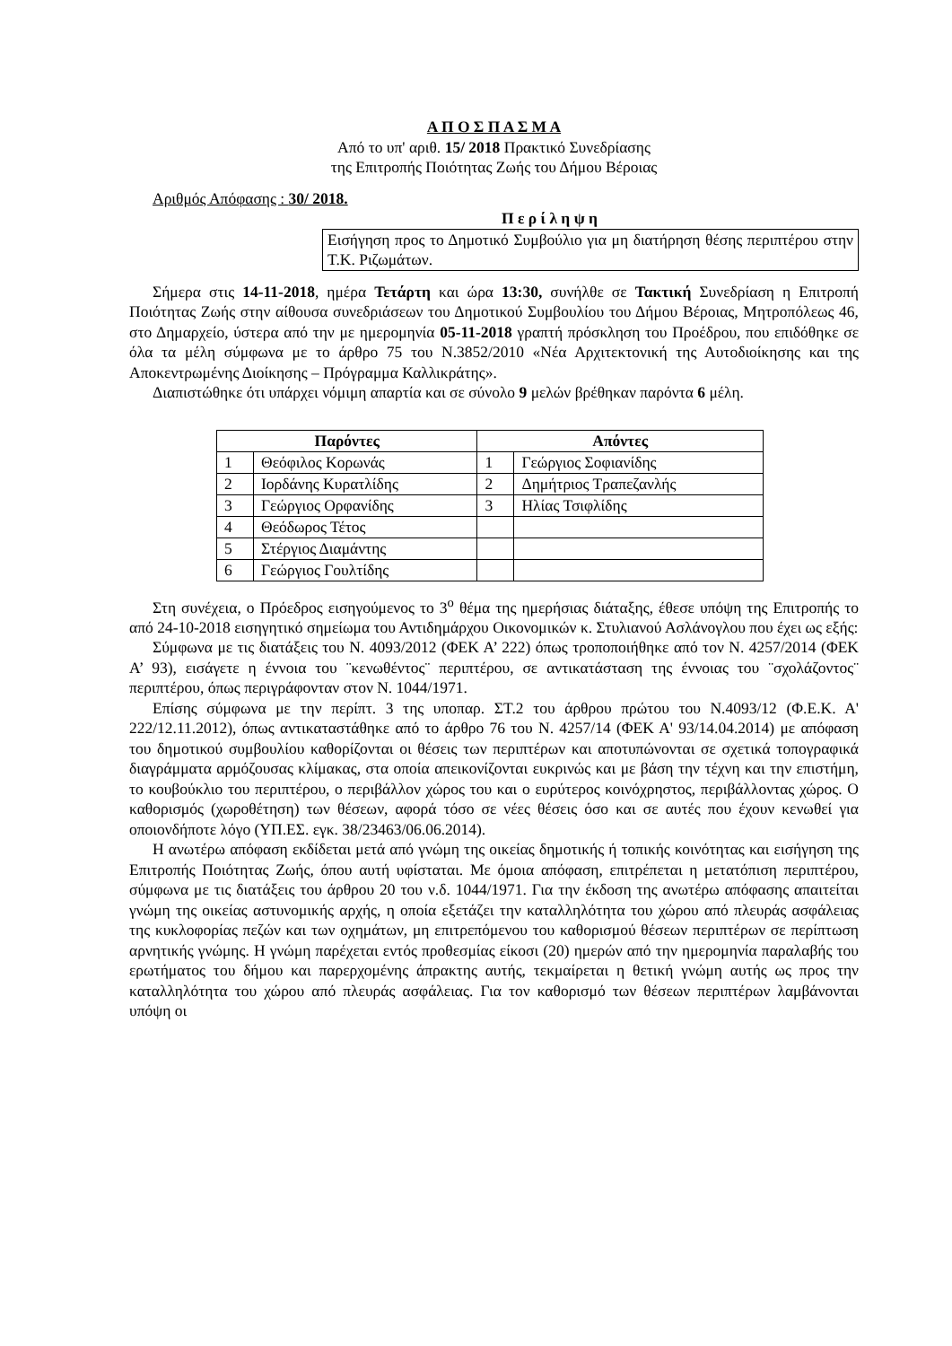Α Π Ο Σ Π Α Σ Μ Α
Από το υπ' αριθ. 15/ 2018 Πρακτικό Συνεδρίασης
της Επιτροπής Ποιότητας Ζωής του Δήμου Βέροιας
Αριθμός Απόφασης : 30/ 2018.
Π ε ρ ί λ η ψ η
Εισήγηση προς το Δημοτικό Συμβούλιο για μη διατήρηση θέσης περιπτέρου στην Τ.Κ. Ριζωμάτων.
Σήμερα στις 14-11-2018, ημέρα Τετάρτη και ώρα 13:30, συνήλθε σε Τακτική Συνεδρίαση η Επιτροπή Ποιότητας Ζωής στην αίθουσα συνεδριάσεων του Δημοτικού Συμβουλίου του Δήμου Βέροιας, Μητροπόλεως 46, στο Δημαρχείο, ύστερα από την με ημερομηνία 05-11-2018 γραπτή πρόσκληση του Προέδρου, που επιδόθηκε σε όλα τα μέλη σύμφωνα με το άρθρο 75 του Ν.3852/2010 «Νέα Αρχιτεκτονική της Αυτοδιοίκησης και της Αποκεντρωμένης Διοίκησης – Πρόγραμμα Καλλικράτης».
Διαπιστώθηκε ότι υπάρχει νόμιμη απαρτία και σε σύνολο 9 μελών βρέθηκαν παρόντα 6 μέλη.
| Παρόντες | | Απόντες | |
| --- | --- | --- | --- |
| 1 | Θεόφιλος Κορωνάς | 1 | Γεώργιος Σοφιανίδης |
| 2 | Ιορδάνης Κυρατλίδης | 2 | Δημήτριος Τραπεζανλής |
| 3 | Γεώργιος Ορφανίδης | 3 | Ηλίας Τσιφλίδης |
| 4 | Θεόδωρος Τέτος | | |
| 5 | Στέργιος Διαμάντης | | |
| 6 | Γεώργιος Γουλτίδης | | |
Στη συνέχεια, ο Πρόεδρος εισηγούμενος το 3<sup>ο</sup> θέμα της ημερήσιας διάταξης, έθεσε υπόψη της Επιτροπής το από 24-10-2018 εισηγητικό σημείωμα του Αντιδημάρχου Οικονομικών κ. Στυλιανού Ασλάνογλου που έχει ως εξής:
Σύμφωνα με τις διατάξεις του Ν. 4093/2012 (ΦΕΚ Α’ 222) όπως τροποποιήθηκε από τον Ν. 4257/2014 (ΦΕΚ Α’ 93), εισάγετε η έννοια του ¨κενωθέντος¨ περιπτέρου, σε αντικατάσταση της έννοιας του ¨σχολάζοντος¨ περιπτέρου, όπως περιγράφονταν στον Ν. 1044/1971.
Επίσης σύμφωνα με την περίπτ. 3 της υποπαρ. ΣΤ.2 του άρθρου πρώτου του Ν.4093/12 (Φ.Ε.Κ. Α' 222/12.11.2012), όπως αντικαταστάθηκε από το άρθρο 76 του Ν. 4257/14 (ΦΕΚ Α' 93/14.04.2014) με απόφαση του δημοτικού συμβουλίου καθορίζονται οι θέσεις των περιπτέρων και αποτυπώνονται σε σχετικά τοπογραφικά διαγράμματα αρμόζουσας κλίμακας, στα οποία απεικονίζονται ευκρινώς και με βάση την τέχνη και την επιστήμη, το κουβούκλιο του περιπτέρου, ο περιβάλλον χώρος του και ο ευρύτερος κοινόχρηστος, περιβάλλοντας χώρος. Ο καθορισμός (χωροθέτηση) των θέσεων, αφορά τόσο σε νέες θέσεις όσο και σε αυτές που έχουν κενωθεί για οποιονδήποτε λόγο (ΥΠ.ΕΣ. εγκ. 38/23463/06.06.2014).
Η ανωτέρω απόφαση εκδίδεται μετά από γνώμη της οικείας δημοτικής ή τοπικής κοινότητας και εισήγηση της Επιτροπής Ποιότητας Ζωής, όπου αυτή υφίσταται. Με όμοια απόφαση, επιτρέπεται η μετατόπιση περιπτέρου, σύμφωνα με τις διατάξεις του άρθρου 20 του ν.δ. 1044/1971. Για την έκδοση της ανωτέρω απόφασης απαιτείται γνώμη της οικείας αστυνομικής αρχής, η οποία εξετάζει την καταλληλότητα του χώρου από πλευράς ασφάλειας της κυκλοφορίας πεζών και των οχημάτων, μη επιτρεπόμενου του καθορισμού θέσεων περιπτέρων σε περίπτωση αρνητικής γνώμης. Η γνώμη παρέχεται εντός προθεσμίας είκοσι (20) ημερών από την ημερομηνία παραλαβής του ερωτήματος του δήμου και παρερχομένης άπρακτης αυτής, τεκμαίρεται η θετική γνώμη αυτής ως προς την καταλληλότητα του χώρου από πλευράς ασφάλειας. Για τον καθορισμό των θέσεων περιπτέρων λαμβάνονται υπόψη οι